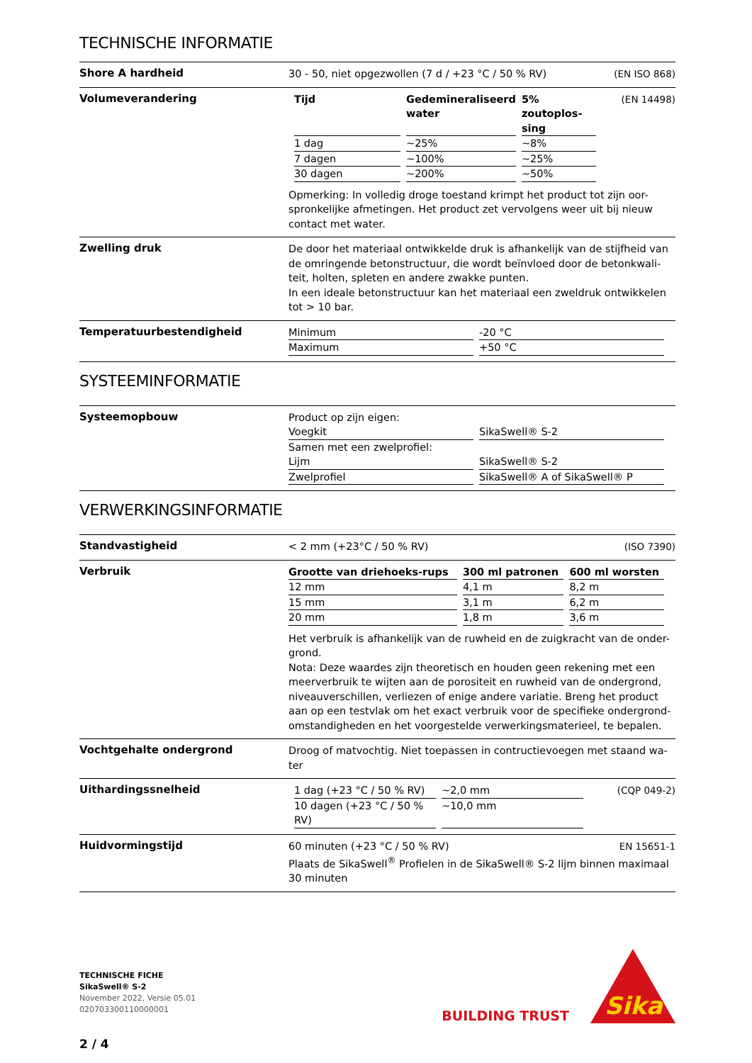TECHNISCHE INFORMATIE
Shore A hardheid
(EN ISO 868) 30 - 50, niet opgezwollen (7 d / +23 °C / 50 % RV)
Volumeverandering
(EN 14498)
| Tijd | Gedemineraliseerd water | 5% zoutoplos-sing |
| --- | --- | --- |
| 1 dag | ~25% | ~8% |
| 7 dagen | ~100% | ~25% |
| 30 dagen | ~200% | ~50% |
Opmerking: In volledig droge toestand krimpt het product tot zijn oor-spronkelijke afmetingen. Het product zet vervolgens weer uit bij nieuw contact met water.
Zwelling druk
De door het materiaal ontwikkelde druk is afhankelijk van de stijfheid van de omringende betonstructuur, die wordt beïnvloed door de betonkwali-teit, holten, spleten en andere zwakke punten.
In een ideale betonstructuur kan het materiaal een zweldruk ontwikkelen tot > 10 bar.
Temperatuurbestendigheid
| Minimum | -20 °C |
| Maximum | +50 °C |
SYSTEEMINFORMATIE
Systeemopbouw
Product op zijn eigen:
| Voegkit | SikaSwell® S-2 |
Samen met een zwelprofiel:
| Lijm | SikaSwell® S-2 |
| Zwelprofiel | SikaSwell® A of SikaSwell® P |
VERWERKINGSINFORMATIE
Standvastigheid
(ISO 7390) < 2 mm (+23°C / 50 % RV)
Verbruik
| Grootte van driehoeks-rups | 300 ml patronen | 600 ml worsten |
| --- | --- | --- |
| 12 mm | 4,1 m | 8,2 m |
| 15 mm | 3,1 m | 6,2 m |
| 20 mm | 1,8 m | 3,6 m |
Het verbruik is afhankelijk van de ruwheid en de zuigkracht van de onder-grond.
Nota: Deze waardes zijn theoretisch en houden geen rekening met een meerverbruik te wijten aan de porositeit en ruwheid van de ondergrond, niveauverschillen, verliezen of enige andere variatie. Breng het product aan op een testvlak om het exact verbruik voor de specifieke ondergrond-omstandigheden en het voorgestelde verwerkingsmaterieel, te bepalen.
Vochtgehalte ondergrond
Droog of matvochtig. Niet toepassen in contructievoegen met staand wa-ter
Uithardingssnelheid
(CQP 049-2)
| 1 dag (+23 °C / 50 % RV) | ~2,0 mm |
| 10 dagen (+23 °C / 50 % RV) | ~10,0 mm |
Huidvormingstijd
EN 15651-1 60 minuten (+23 °C / 50 % RV)
Plaats de SikaSwell<sup>®</sup> Profielen in de SikaSwell® S-2 lijm binnen maximaal 30 minuten
TECHNISCHE FICHE
SikaSwell® S-2
November 2022, Versie 05.01
020703300110000001
2 / 4
BUILDING TRUST
Sika